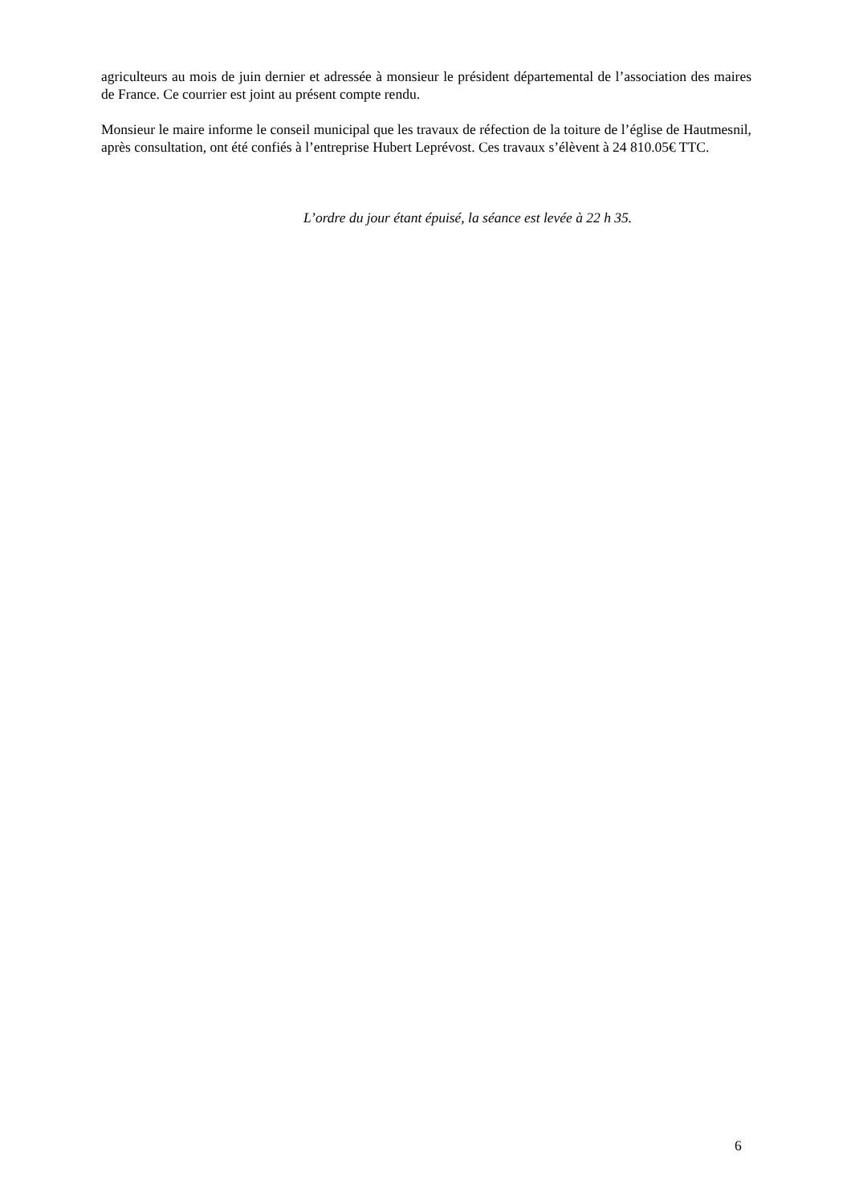agriculteurs au mois de juin dernier et adressée à monsieur le président départemental de l’association des maires de France. Ce courrier est joint au présent compte rendu.
Monsieur le maire informe le conseil municipal que les travaux de réfection de la toiture de l’église de Hautmesnil, après consultation, ont été confiés à l’entreprise Hubert Leprévost. Ces travaux s’élèvent à 24 810.05€ TTC.
L’ordre du jour étant épuisé, la séance est levée à 22 h 35.
6